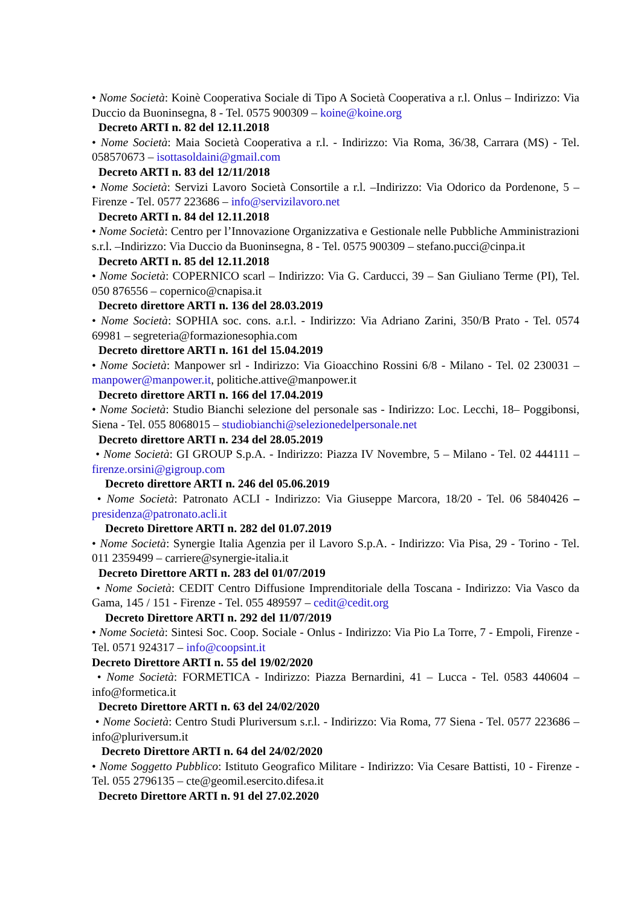• Nome Società: Koinè Cooperativa Sociale di Tipo A Società Cooperativa a r.l. Onlus – Indirizzo: Via Duccio da Buoninsegna, 8 - Tel. 0575 900309 – koine@koine.org
Decreto ARTI n. 82 del 12.11.2018
• Nome Società: Maia Società Cooperativa a r.l. - Indirizzo: Via Roma, 36/38, Carrara (MS) - Tel. 058570673 – isottasoldaini@gmail.com
Decreto ARTI n. 83 del 12/11/2018
• Nome Società: Servizi Lavoro Società Consortile a r.l. –Indirizzo: Via Odorico da Pordenone, 5 – Firenze - Tel. 0577 223686 – info@servizilavoro.net
Decreto ARTI n. 84 del 12.11.2018
• Nome Società: Centro per l’Innovazione Organizzativa e Gestionale nelle Pubbliche Amministrazioni s.r.l. –Indirizzo: Via Duccio da Buoninsegna, 8 - Tel. 0575 900309 – stefano.pucci@cinpa.it
Decreto ARTI n. 85 del 12.11.2018
• Nome Società: COPERNICO scarl – Indirizzo: Via G. Carducci, 39 – San Giuliano Terme (PI), Tel. 050 876556 – copernico@cnapisa.it
Decreto direttore ARTI n. 136 del 28.03.2019
• Nome Società: SOPHIA soc. cons. a.r.l. - Indirizzo: Via Adriano Zarini, 350/B Prato - Tel. 0574 69981 – segreteria@formazionesophia.com
Decreto direttore ARTI n. 161 del 15.04.2019
• Nome Società: Manpower srl - Indirizzo: Via Gioacchino Rossini 6/8 - Milano - Tel. 02 230031 – manpower@manpower.it, politiche.attive@manpower.it
Decreto direttore ARTI n. 166 del 17.04.2019
• Nome Società: Studio Bianchi selezione del personale sas - Indirizzo: Loc. Lecchi, 18– Poggibonsi, Siena - Tel. 055 8068015 – studiobianchi@selezionedelpersonale.net
Decreto direttore ARTI n. 234 del 28.05.2019
• Nome Società: GI GROUP S.p.A. - Indirizzo: Piazza IV Novembre, 5 – Milano - Tel. 02 444111 – firenze.orsini@gigroup.com
Decreto direttore ARTI n. 246 del 05.06.2019
• Nome Società: Patronato ACLI - Indirizzo: Via Giuseppe Marcora, 18/20 - Tel. 06 5840426 – presidenza@patronato.acli.it
Decreto Direttore ARTI n. 282 del 01.07.2019
• Nome Società: Synergie Italia Agenzia per il Lavoro S.p.A. - Indirizzo: Via Pisa, 29 - Torino - Tel. 011 2359499 – carriere@synergie-italia.it
Decreto Direttore ARTI n. 283 del 01/07/2019
• Nome Società: CEDIT Centro Diffusione Imprenditoriale della Toscana - Indirizzo: Via Vasco da Gama, 145 / 151 - Firenze - Tel. 055 489597 – cedit@cedit.org
Decreto Direttore ARTI n. 292 del 11/07/2019
• Nome Società: Sintesi Soc. Coop. Sociale - Onlus - Indirizzo: Via Pio La Torre, 7 - Empoli, Firenze - Tel. 0571 924317 – info@coopsint.it
Decreto Direttore ARTI n. 55 del 19/02/2020
• Nome Società: FORMETICA - Indirizzo: Piazza Bernardini, 41 – Lucca - Tel. 0583 440604 –info@formetica.it
Decreto Direttore ARTI n. 63 del 24/02/2020
• Nome Società: Centro Studi Pluriversum s.r.l. - Indirizzo: Via Roma, 77 Siena - Tel. 0577 223686 –info@pluriversum.it
Decreto Direttore ARTI n. 64 del 24/02/2020
• Nome Soggetto Pubblico: Istituto Geografico Militare - Indirizzo: Via Cesare Battisti, 10 - Firenze - Tel. 055 2796135 – cte@geomil.esercito.difesa.it
Decreto Direttore ARTI n. 91 del 27.02.2020